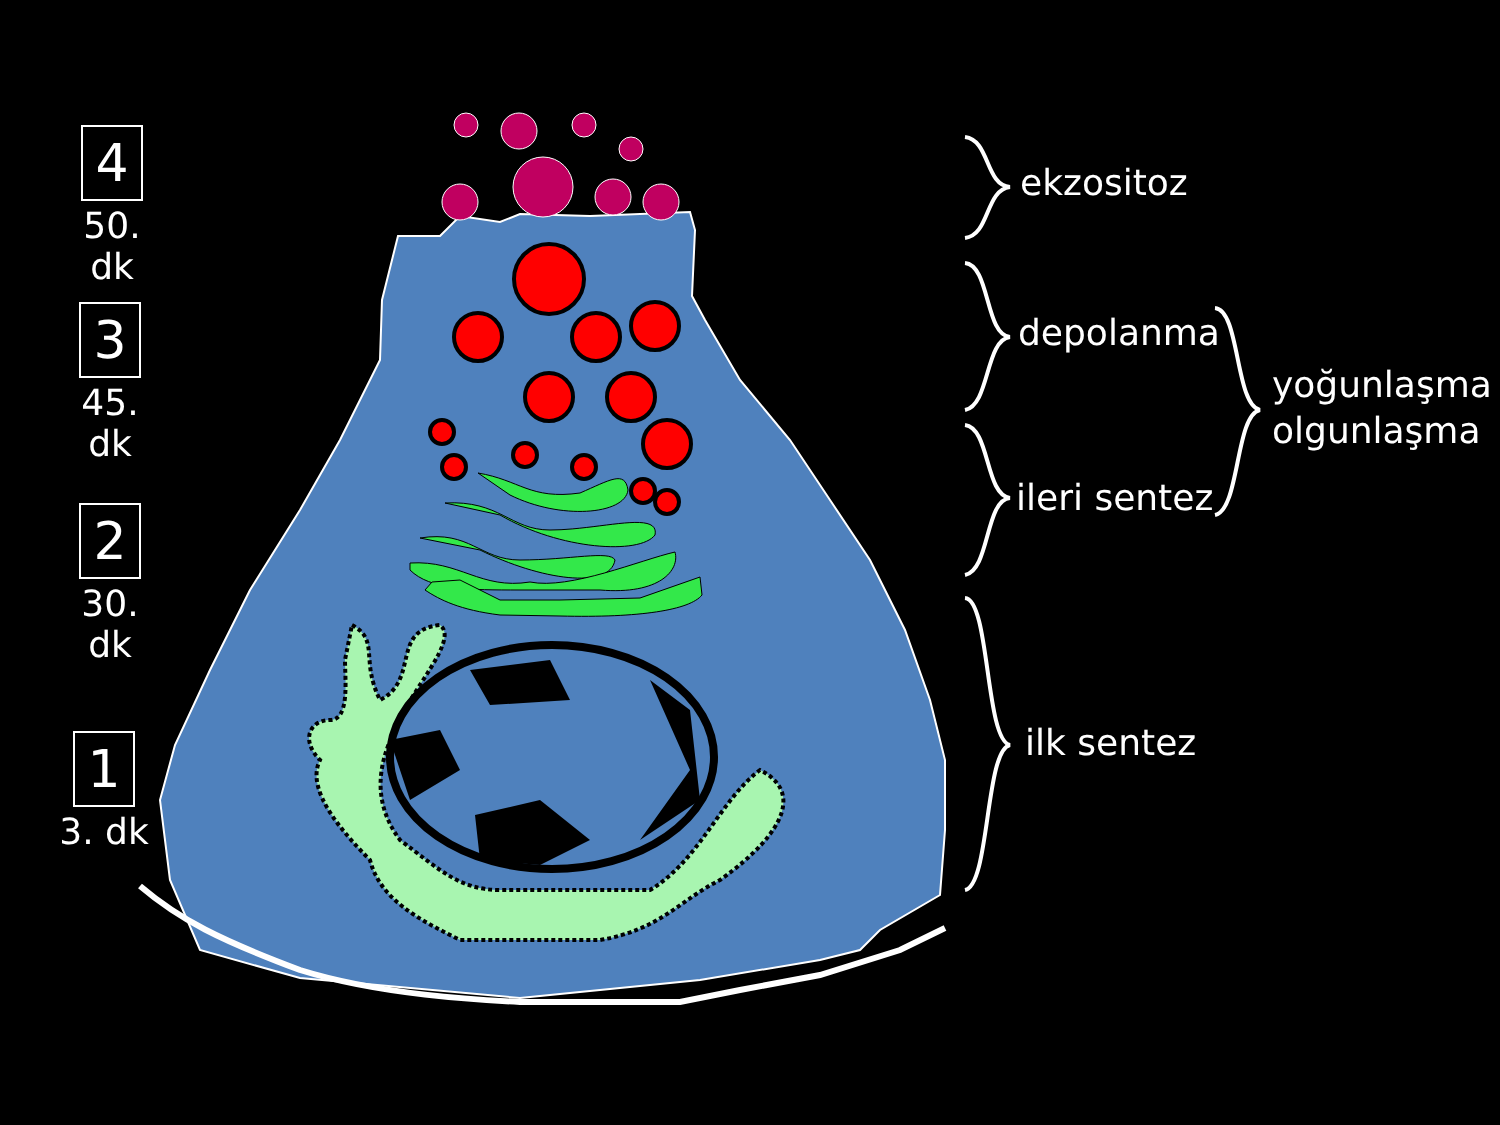4
50. dk
3
45. dk
2
30. dk
1
3. dk
ekzositoz
depolanma
yoğunlaşma
olgunlaşma
ileri sentez
ilk sentez